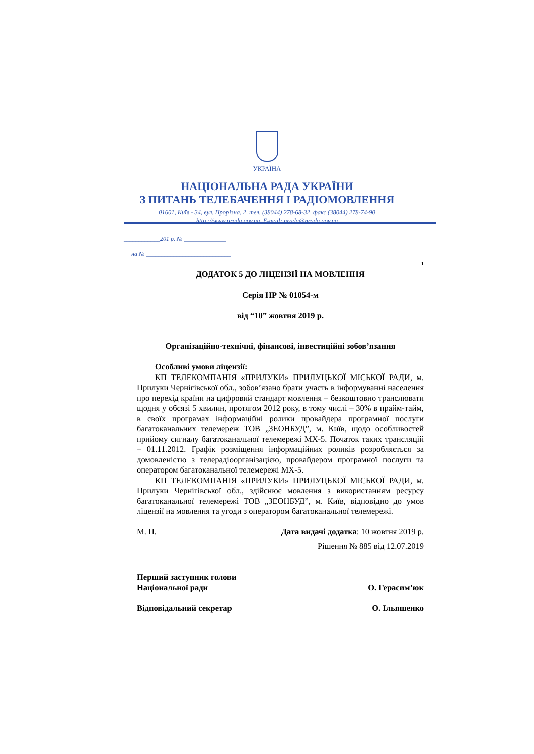УКРАЇНА
НАЦІОНАЛЬНА РАДА УКРАЇНИ
З ПИТАНЬ ТЕЛЕБАЧЕННЯ І РАДІОМОВЛЕННЯ
01601, Київ - 34, вул. Прорізна, 2, тел. (38044) 278-68-32, факс (38044) 278-74-90
http.://www.nrada.gov.ua, E-mail: nrada@nrada.gov.ua
____________201 р. № ______________
на № ____________________________
1
ДОДАТОК 5 ДО ЛІЦЕНЗІЇ НА МОВЛЕННЯ
Серія НР № 01054-м
від “10” жовтня 2019 р.
Організаційно-технічні, фінансові, інвестиційні зобов’язання
Особливі умови ліцензії:
КП ТЕЛЕКОМПАНІЯ «ПРИЛУКИ» ПРИЛУЦЬКОЇ МІСЬКОЇ РАДИ, м. Прилуки Чернігівської обл., зобов’язано брати участь в інформуванні населення про перехід країни на цифровий стандарт мовлення – безкоштовно транслювати щодня у обсязі 5 хвилин, протягом 2012 року, в тому числі – 30% в прайм-тайм, в своїх програмах інформаційні ролики провайдера програмної послуги багатоканальних телемереж ТОВ „ЗЕОНБУД”, м. Київ, щодо особливостей прийому сигналу багатоканальної телемережі MX-5. Початок таких трансляцій – 01.11.2012. Графік розміщення інформаційних роликів розробляється за домовленістю з телерадіоорганізацією, провайдером програмної послуги та оператором багатоканальної телемережі MX-5.
КП ТЕЛЕКОМПАНІЯ «ПРИЛУКИ» ПРИЛУЦЬКОЇ МІСЬКОЇ РАДИ, м. Прилуки Чернігівської обл., здійснює мовлення з використанням ресурсу багатоканальної телемережі ТОВ „ЗЕОНБУД”, м. Київ, відповідно до умов ліцензії на мовлення та угоди з оператором багатоканальної телемережі.
М. П. Дата видачі додатка: 10 жовтня 2019 р.
Рішення № 885 від 12.07.2019
Перший заступник голови
Національної ради О. Герасим’юк
Відповідальний секретар О. Ільяшенко